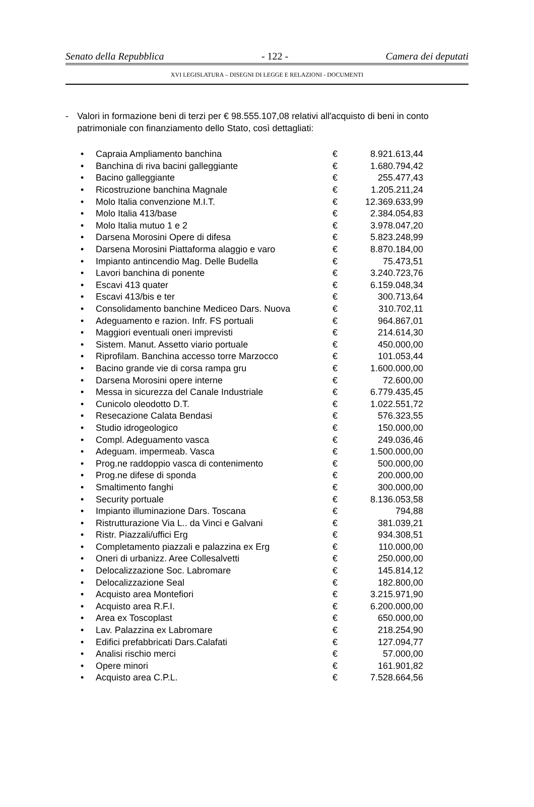Senato della Repubblica - 122 - Camera dei deputati
XVI LEGISLATURA – DISEGNI DI LEGGE E RELAZIONI - DOCUMENTI
- Valori in formazione beni di terzi per € 98.555.107,08 relativi all'acquisto di beni in conto patrimoniale con finanziamento dello Stato, così dettagliati:
| • | Capraia Ampliamento banchina | € | 8.921.613,44 |
| • | Banchina di riva bacini galleggiante | € | 1.680.794,42 |
| • | Bacino galleggiante | € | 255.477,43 |
| • | Ricostruzione banchina Magnale | € | 1.205.211,24 |
| • | Molo Italia convenzione M.I.T. | € | 12.369.633,99 |
| • | Molo Italia 413/base | € | 2.384.054,83 |
| • | Molo Italia mutuo 1 e 2 | € | 3.978.047,20 |
| • | Darsena Morosini Opere di difesa | € | 5.823.248,99 |
| • | Darsena Morosini Piattaforma alaggio e varo | € | 8.870.184,00 |
| • | Impianto antincendio Mag. Delle Budella | € | 75.473,51 |
| • | Lavori banchina di ponente | € | 3.240.723,76 |
| • | Escavi 413 quater | € | 6.159.048,34 |
| • | Escavi 413/bis e ter | € | 300.713,64 |
| • | Consolidamento banchine Mediceo Dars. Nuova | € | 310.702,11 |
| • | Adeguamento e razion. Infr. FS portuali | € | 964.867,01 |
| • | Maggiori eventuali oneri imprevisti | € | 214.614,30 |
| • | Sistem. Manut. Assetto viario portuale | € | 450.000,00 |
| • | Riprofilam. Banchina accesso torre Marzocco | € | 101.053,44 |
| • | Bacino grande vie di corsa rampa gru | € | 1.600.000,00 |
| • | Darsena Morosini opere interne | € | 72.600,00 |
| • | Messa in sicurezza del Canale Industriale | € | 6.779.435,45 |
| • | Cunicolo oleodotto D.T. | € | 1.022.551,72 |
| • | Resecazione Calata Bendasi | € | 576.323,55 |
| • | Studio idrogeologico | € | 150.000,00 |
| • | Compl. Adeguamento vasca | € | 249.036,46 |
| • | Adeguam. impermeab. Vasca | € | 1.500.000,00 |
| • | Prog.ne raddoppio vasca di contenimento | € | 500.000,00 |
| • | Prog.ne difese di sponda | € | 200.000,00 |
| • | Smaltimento fanghi | € | 300.000,00 |
| • | Security portuale | € | 8.136.053,58 |
| • | Impianto illuminazione Dars. Toscana | € | 794,88 |
| • | Ristrutturazione Via L.. da Vinci e Galvani | € | 381.039,21 |
| • | Ristr. Piazzali/uffici Erg | € | 934.308,51 |
| • | Completamento piazzali e palazzina ex Erg | € | 110.000,00 |
| • | Oneri di urbanizz. Aree Collesalvetti | € | 250.000,00 |
| • | Delocalizzazione Soc. Labromare | € | 145.814,12 |
| • | Delocalizzazione Seal | € | 182.800,00 |
| • | Acquisto area Montefiori | € | 3.215.971,90 |
| • | Acquisto area R.F.I. | € | 6.200.000,00 |
| • | Area ex Toscoplast | € | 650.000,00 |
| • | Lav. Palazzina ex Labromare | € | 218.254,90 |
| • | Edifici prefabbricati Dars.Calafati | € | 127.094,77 |
| • | Analisi rischio merci | € | 57.000,00 |
| • | Opere minori | € | 161.901,82 |
| • | Acquisto area C.P.L. | € | 7.528.664,56 |